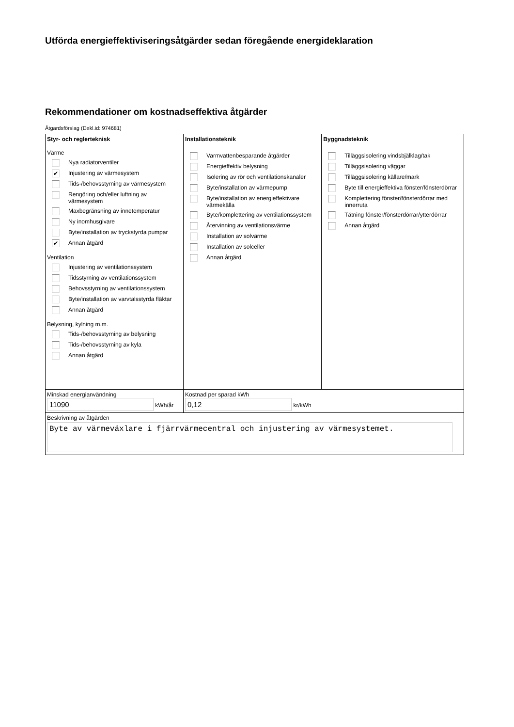Utförda energieffektiviseringsåtgärder sedan föregående energideklaration
Rekommendationer om kostnadseffektiva åtgärder
Åtgärdsförslag (Dekl.id: 974681)
| Styr- och reglerteknisk Värme Nya radiatorventiler ✔ Injustering av värmesystem Tids-/behovsstyrning av värmesystem Rengöring och/eller luftning av värmesystem Maxbegränsning av innetemperatur Ny inomhusgivare Byte/installation av tryckstyrda pumpar ✔ Annan åtgärd Ventilation Injustering av ventilationssystem Tidsstyrning av ventilationssystem Behovsstyrning av ventilationssystem Byte/installation av varvtalsstyrda fläktar Annan åtgärd Belysning, kylning m.m. Tids-/behovsstyrning av belysning Tids-/behovsstyrning av kyla Annan åtgärd | Installationsteknik Varmvattenbesparande åtgärder Energieffektiv belysning Isolering av rör och ventilationskanaler Byte/installation av värmepump Byte/installation av energieffektivare värmekälla Byte/komplettering av ventilationssystem Återvinning av ventilationsvärme Installation av solvärme Installation av solceller Annan åtgärd | Byggnadsteknik Tilläggsisolering vindsbjälklag/tak Tilläggsisolering väggar Tilläggsisolering källare/mark Byte till energieffektiva fönster/fönsterdörrar Komplettering fönster/fönsterdörrar med innerruta Tätning fönster/fönsterdörrar/ytterdörrar Annan åtgärd |
| Minskad energianvändning 11090 kWh/år | Kostnad per sparad kWh 0,12 kr/kWh | |
| Beskrivning av åtgärden Byte av värmeväxlare i fjärrvärmecentral och injustering av värmesystemet. | | |